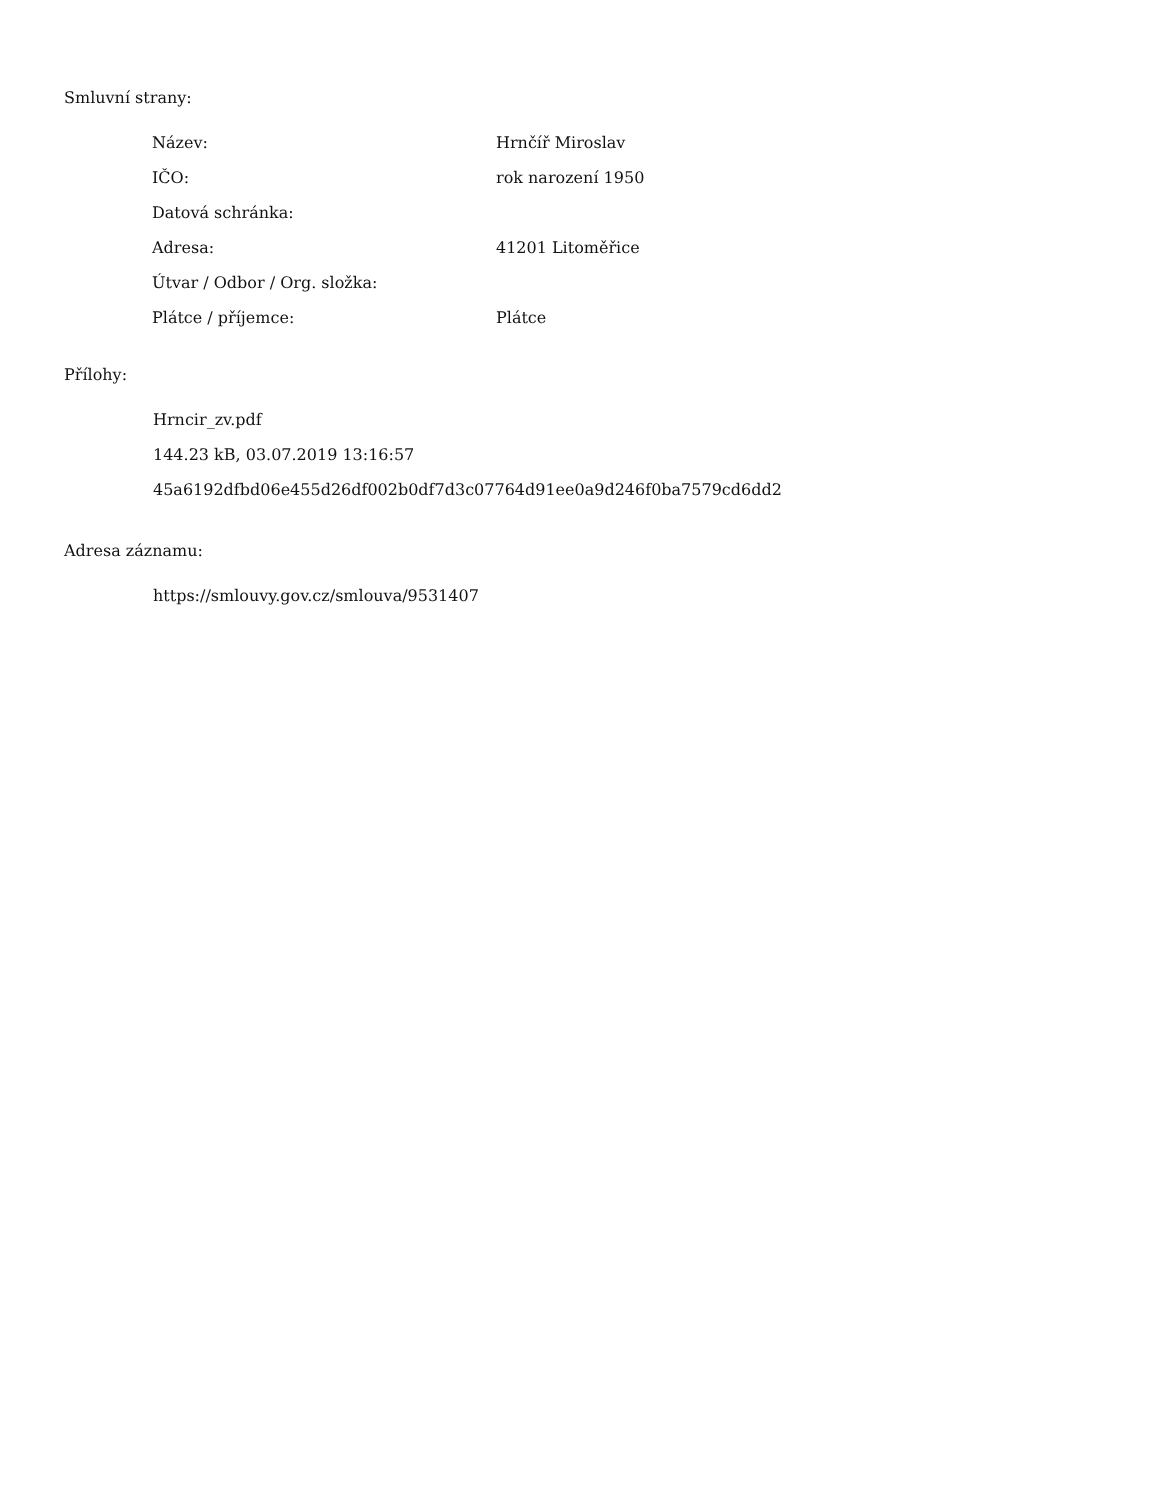Smluvní strany:
| Název: | Hrnčíř Miroslav |
| IČO: | rok narození 1950 |
| Datová schránka: | |
| Adresa: | 41201 Litoměřice |
| Útvar / Odbor / Org. složka: | |
| Plátce / příjemce: | Plátce |
Přílohy:
Hrncir_zv.pdf
144.23 kB, 03.07.2019 13:16:57
45a6192dfbd06e455d26df002b0df7d3c07764d91ee0a9d246f0ba7579cd6dd2
Adresa záznamu:
https://smlouvy.gov.cz/smlouva/9531407